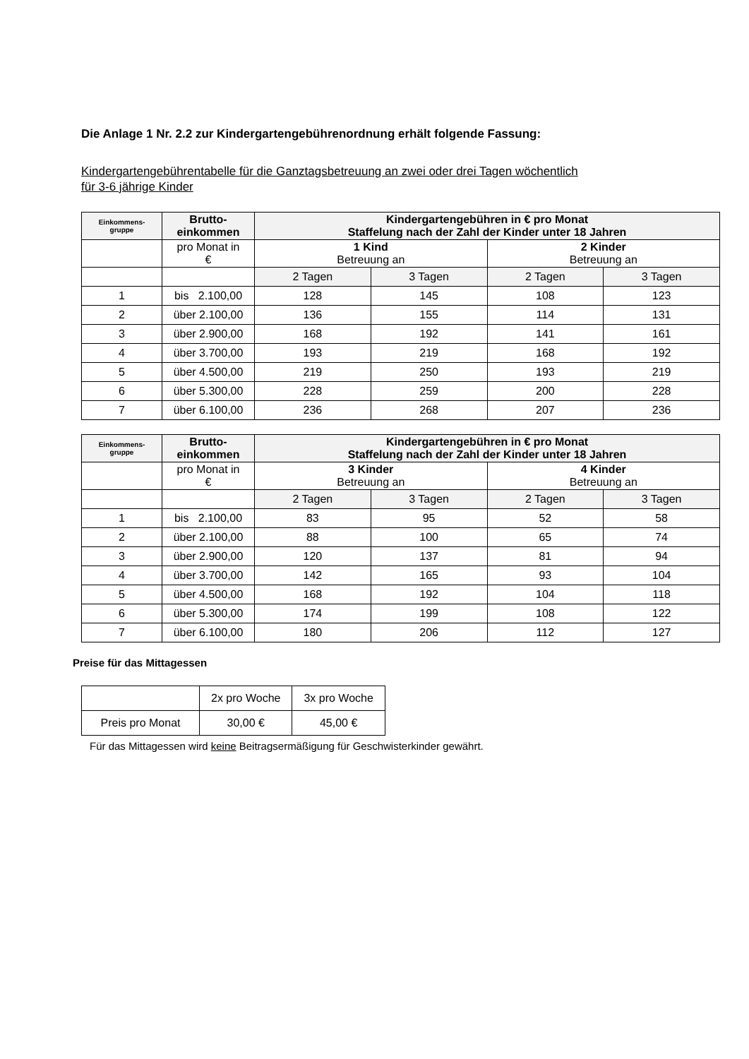Die Anlage 1 Nr. 2.2 zur Kindergartengebührenordnung erhält folgende Fassung:
Kindergartengebührentabelle für die Ganztagsbetreuung an zwei oder drei Tagen wöchentlich
für 3-6 jährige Kinder
| Einkommens- gruppe | Brutto- einkommen | Kindergartengebühren in € pro Monat Staffelung nach der Zahl der Kinder unter 18 Jahren | | | |
| --- | --- | --- | --- | --- | --- |
| | pro Monat in € | 1 Kind Betreuung an | | 2 Kinder Betreuung an | |
| | | 2 Tagen | 3 Tagen | 2 Tagen | 3 Tagen |
| 1 | bis 2.100,00 | 128 | 145 | 108 | 123 |
| 2 | über 2.100,00 | 136 | 155 | 114 | 131 |
| 3 | über 2.900,00 | 168 | 192 | 141 | 161 |
| 4 | über 3.700,00 | 193 | 219 | 168 | 192 |
| 5 | über 4.500,00 | 219 | 250 | 193 | 219 |
| 6 | über 5.300,00 | 228 | 259 | 200 | 228 |
| 7 | über 6.100,00 | 236 | 268 | 207 | 236 |
| Einkommens- gruppe | Brutto- einkommen | Kindergartengebühren in € pro Monat Staffelung nach der Zahl der Kinder unter 18 Jahren | | | |
| --- | --- | --- | --- | --- | --- |
| | pro Monat in € | 3 Kinder Betreuung an | | 4 Kinder Betreuung an | |
| | | 2 Tagen | 3 Tagen | 2 Tagen | 3 Tagen |
| 1 | bis 2.100,00 | 83 | 95 | 52 | 58 |
| 2 | über 2.100,00 | 88 | 100 | 65 | 74 |
| 3 | über 2.900,00 | 120 | 137 | 81 | 94 |
| 4 | über 3.700,00 | 142 | 165 | 93 | 104 |
| 5 | über 4.500,00 | 168 | 192 | 104 | 118 |
| 6 | über 5.300,00 | 174 | 199 | 108 | 122 |
| 7 | über 6.100,00 | 180 | 206 | 112 | 127 |
Preise für das Mittagessen
| | 2x pro Woche | 3x pro Woche |
| Preis pro Monat | 30,00 € | 45,00 € |
Für das Mittagessen wird keine Beitragsermäßigung für Geschwisterkinder gewährt.